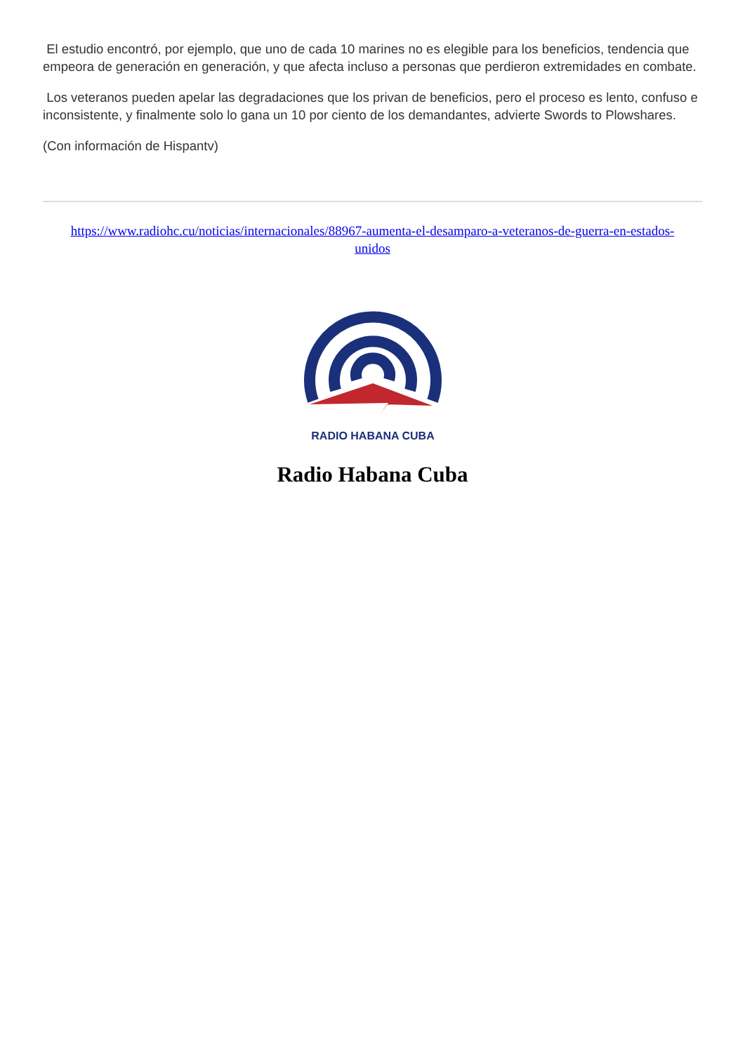El estudio encontró, por ejemplo, que uno de cada 10 marines no es elegible para los beneficios, tendencia que empeora de generación en generación, y que afecta incluso a personas que perdieron extremidades en combate.
Los veteranos pueden apelar las degradaciones que los privan de beneficios, pero el proceso es lento, confuso e inconsistente, y finalmente solo lo gana un 10 por ciento de los demandantes, advierte Swords to Plowshares.
(Con información de Hispantv)
https://www.radiohc.cu/noticias/internacionales/88967-aumenta-el-desamparo-a-veteranos-de-guerra-en-estados-unidos
RADIO HABANA CUBA
Radio Habana Cuba